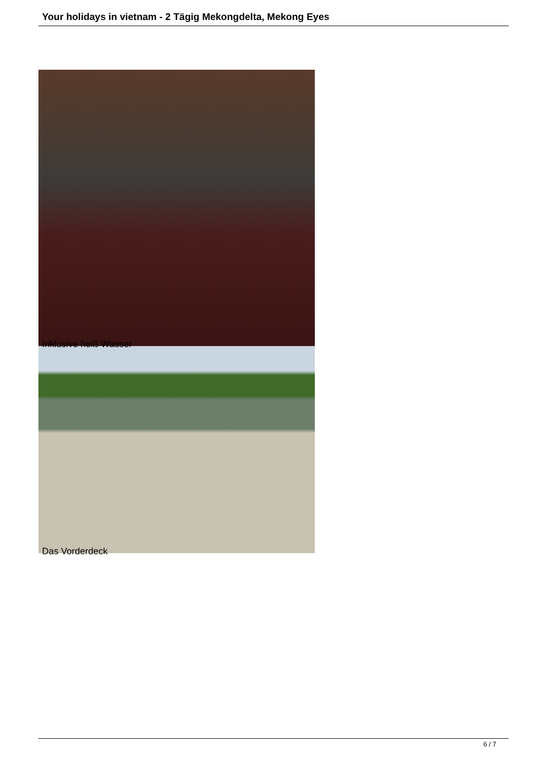Your holidays in vietnam - 2 Tägig Mekongdelta, Mekong Eyes
Inklusive heiß Wasser
Das Vorderdeck
6 / 7